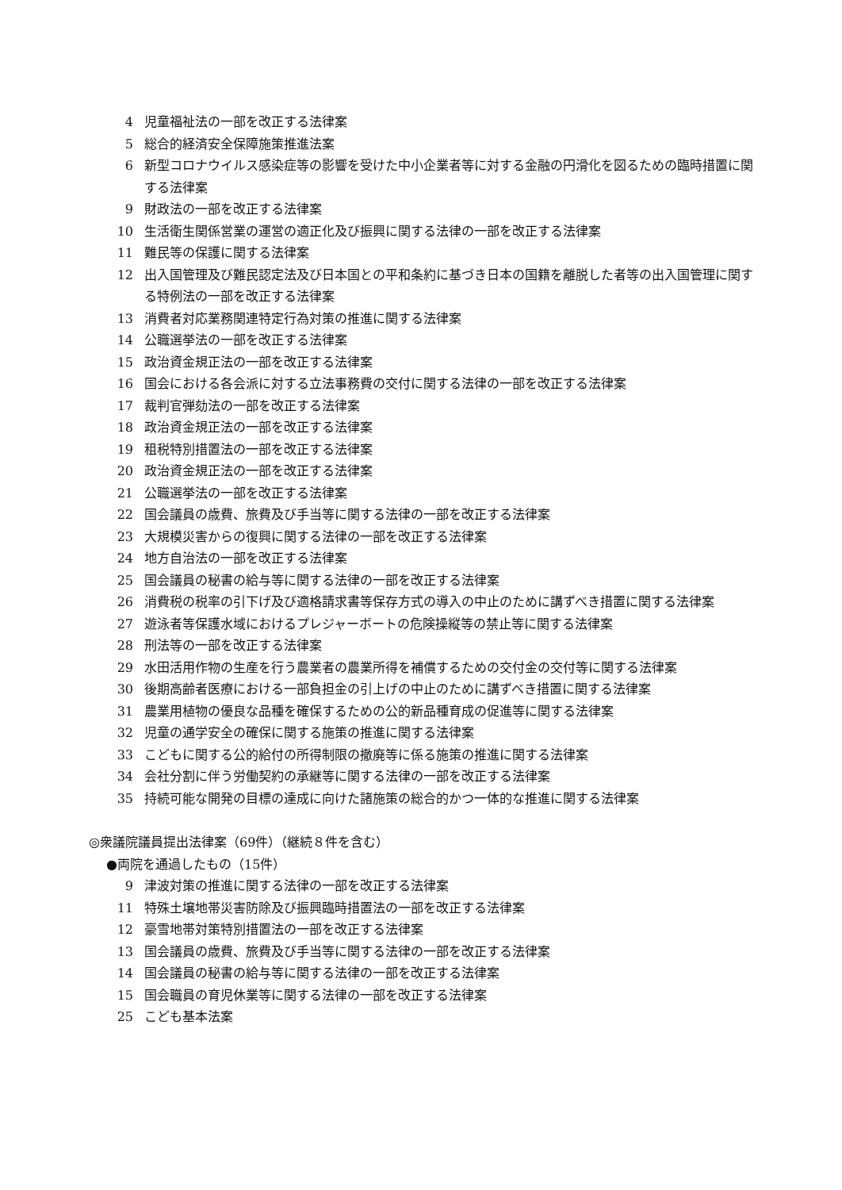4 児童福祉法の一部を改正する法律案
5 総合的経済安全保障施策推進法案
6 新型コロナウイルス感染症等の影響を受けた中小企業者等に対する金融の円滑化を図るための臨時措置に関する法律案
9 財政法の一部を改正する法律案
10 生活衛生関係営業の運営の適正化及び振興に関する法律の一部を改正する法律案
11 難民等の保護に関する法律案
12 出入国管理及び難民認定法及び日本国との平和条約に基づき日本の国籍を離脱した者等の出入国管理に関する特例法の一部を改正する法律案
13 消費者対応業務関連特定行為対策の推進に関する法律案
14 公職選挙法の一部を改正する法律案
15 政治資金規正法の一部を改正する法律案
16 国会における各会派に対する立法事務費の交付に関する法律の一部を改正する法律案
17 裁判官弾劾法の一部を改正する法律案
18 政治資金規正法の一部を改正する法律案
19 租税特別措置法の一部を改正する法律案
20 政治資金規正法の一部を改正する法律案
21 公職選挙法の一部を改正する法律案
22 国会議員の歳費、旅費及び手当等に関する法律の一部を改正する法律案
23 大規模災害からの復興に関する法律の一部を改正する法律案
24 地方自治法の一部を改正する法律案
25 国会議員の秘書の給与等に関する法律の一部を改正する法律案
26 消費税の税率の引下げ及び適格請求書等保存方式の導入の中止のために講ずべき措置に関する法律案
27 遊泳者等保護水域におけるプレジャーボートの危険操縦等の禁止等に関する法律案
28 刑法等の一部を改正する法律案
29 水田活用作物の生産を行う農業者の農業所得を補償するための交付金の交付等に関する法律案
30 後期高齢者医療における一部負担金の引上げの中止のために講ずべき措置に関する法律案
31 農業用植物の優良な品種を確保するための公的新品種育成の促進等に関する法律案
32 児童の通学安全の確保に関する施策の推進に関する法律案
33 こどもに関する公的給付の所得制限の撤廃等に係る施策の推進に関する法律案
34 会社分割に伴う労働契約の承継等に関する法律の一部を改正する法律案
35 持続可能な開発の目標の達成に向けた諸施策の総合的かつ一体的な推進に関する法律案
◎衆議院議員提出法律案（69件）（継続８件を含む）
●両院を通過したもの（15件）
9 津波対策の推進に関する法律の一部を改正する法律案
11 特殊土壌地帯災害防除及び振興臨時措置法の一部を改正する法律案
12 豪雪地帯対策特別措置法の一部を改正する法律案
13 国会議員の歳費、旅費及び手当等に関する法律の一部を改正する法律案
14 国会議員の秘書の給与等に関する法律の一部を改正する法律案
15 国会職員の育児休業等に関する法律の一部を改正する法律案
25 こども基本法案